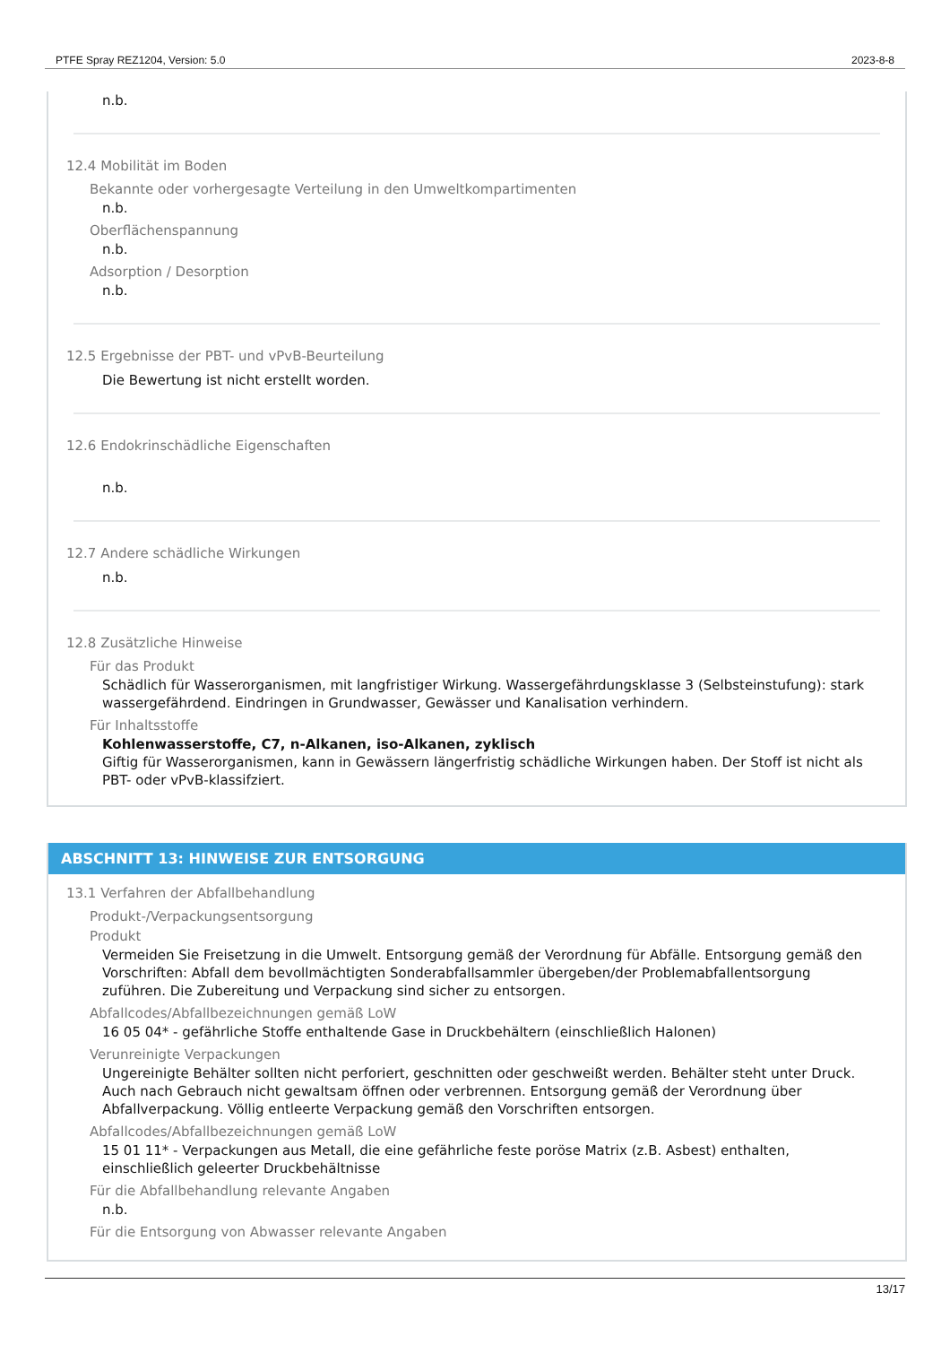PTFE Spray REZ1204, Version: 5.0 2023-8-8
n.b.
12.4 Mobilität im Boden
Bekannte oder vorhergesagte Verteilung in den Umweltkompartimenten
n.b.
Oberflächenspannung
n.b.
Adsorption / Desorption
n.b.
12.5 Ergebnisse der PBT- und vPvB-Beurteilung
Die Bewertung ist nicht erstellt worden.
12.6 Endokrinschädliche Eigenschaften
n.b.
12.7 Andere schädliche Wirkungen
n.b.
12.8 Zusätzliche Hinweise
Für das Produkt
Schädlich für Wasserorganismen, mit langfristiger Wirkung. Wassergefährdungsklasse 3 (Selbsteinstufung): stark wassergefährdend. Eindringen in Grundwasser, Gewässer und Kanalisation verhindern.
Für Inhaltsstoffe
Kohlenwasserstoffe, C7, n-Alkanen, iso-Alkanen, zyklisch
Giftig für Wasserorganismen, kann in Gewässern längerfristig schädliche Wirkungen haben. Der Stoff ist nicht als PBT- oder vPvB-klassifziert.
ABSCHNITT 13: HINWEISE ZUR ENTSORGUNG
13.1 Verfahren der Abfallbehandlung
Produkt-/Verpackungsentsorgung
Produkt
Vermeiden Sie Freisetzung in die Umwelt. Entsorgung gemäß der Verordnung für Abfälle. Entsorgung gemäß den Vorschriften: Abfall dem bevollmächtigten Sonderabfallsammler übergeben/der Problemabfallentsorgung zuführen. Die Zubereitung und Verpackung sind sicher zu entsorgen.
Abfallcodes/Abfallbezeichnungen gemäß LoW
16 05 04* - gefährliche Stoffe enthaltende Gase in Druckbehältern (einschließlich Halonen)
Verunreinigte Verpackungen
Ungereinigte Behälter sollten nicht perforiert, geschnitten oder geschweißt werden. Behälter steht unter Druck. Auch nach Gebrauch nicht gewaltsam öffnen oder verbrennen. Entsorgung gemäß der Verordnung über Abfallverpackung. Völlig entleerte Verpackung gemäß den Vorschriften entsorgen.
Abfallcodes/Abfallbezeichnungen gemäß LoW
15 01 11* - Verpackungen aus Metall, die eine gefährliche feste poröse Matrix (z.B. Asbest) enthalten, einschließlich geleerter Druckbehältnisse
Für die Abfallbehandlung relevante Angaben
n.b.
Für die Entsorgung von Abwasser relevante Angaben
13/17